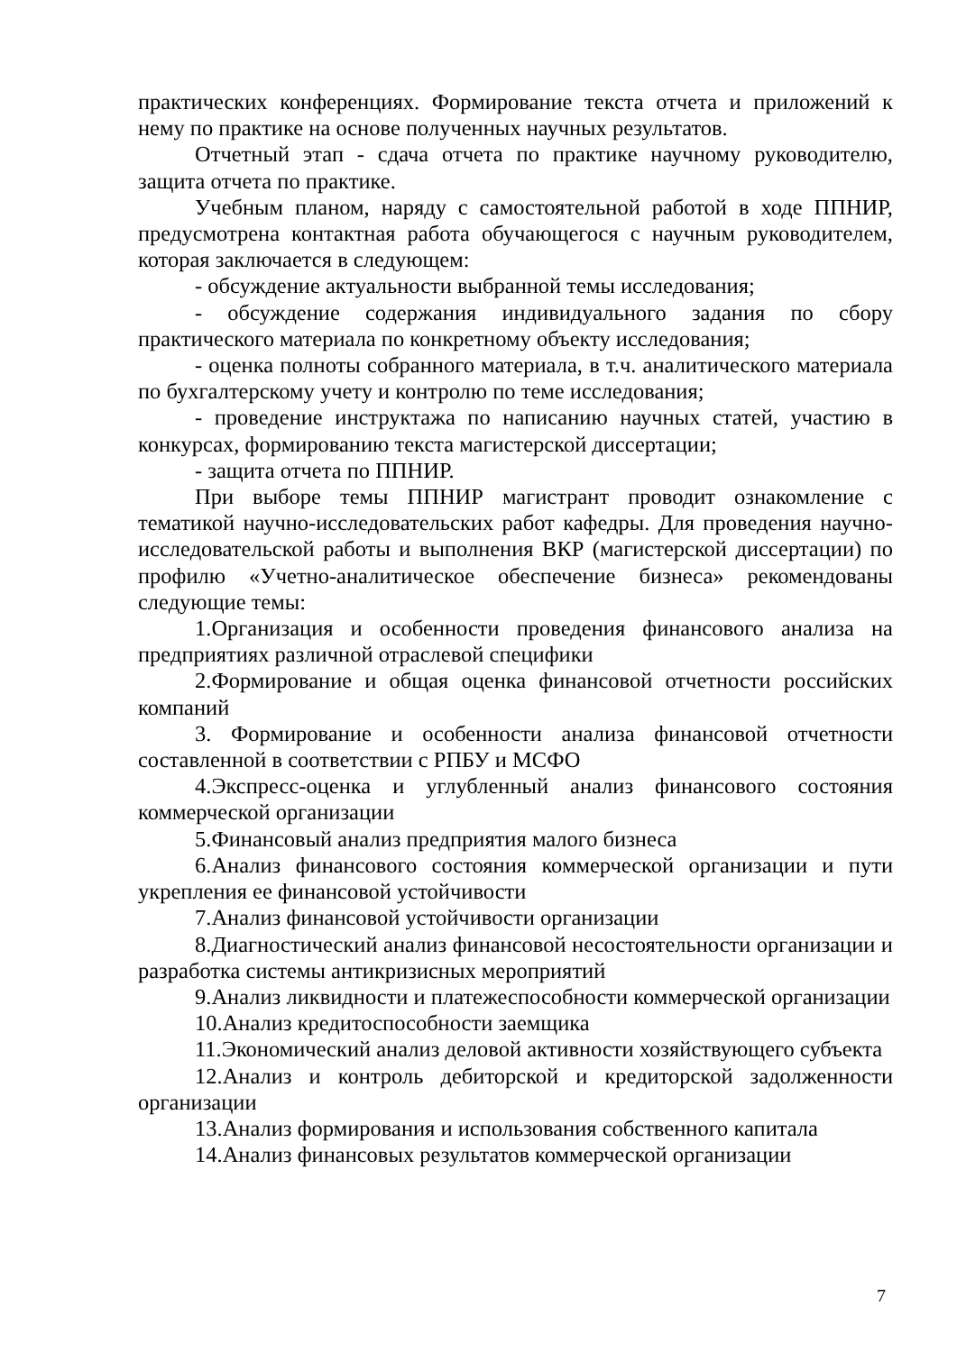практических конференциях. Формирование текста отчета и приложений к нему по практике на основе полученных научных результатов.
Отчетный этап - сдача отчета по практике научному руководителю, защита отчета по практике.
Учебным планом, наряду с самостоятельной работой в ходе ППНИР, предусмотрена контактная работа обучающегося с научным руководителем, которая заключается в следующем:
- обсуждение актуальности выбранной темы исследования;
- обсуждение содержания индивидуального задания по сбору практического материала по конкретному объекту исследования;
- оценка полноты собранного материала, в т.ч. аналитического материала по бухгалтерскому учету и контролю по теме исследования;
- проведение инструктажа по написанию научных статей, участию в конкурсах, формированию текста магистерской диссертации;
- защита отчета по ППНИР.
При выборе темы ППНИР магистрант проводит ознакомление с тематикой научно-исследовательских работ кафедры. Для проведения научно-исследовательской работы и выполнения ВКР (магистерской диссертации) по профилю «Учетно-аналитическое обеспечение бизнеса» рекомендованы следующие темы:
1.Организация и особенности проведения финансового анализа на предприятиях различной отраслевой специфики
2.Формирование и общая оценка финансовой отчетности российских компаний
3. Формирование и особенности анализа финансовой отчетности составленной в соответствии с РПБУ и МСФО
4.Экспресс-оценка и углубленный анализ финансового состояния коммерческой организации
5.Финансовый анализ предприятия малого бизнеса
6.Анализ финансового состояния коммерческой организации и пути укрепления ее финансовой устойчивости
7.Анализ финансовой устойчивости организации
8.Диагностический анализ финансовой несостоятельности организации и разработка системы антикризисных мероприятий
9.Анализ ликвидности и платежеспособности коммерческой организации
10.Анализ кредитоспособности заемщика
11.Экономический анализ деловой активности хозяйствующего субъекта
12.Анализ и контроль дебиторской и кредиторской задолженности организации
13.Анализ формирования и использования собственного капитала
14.Анализ финансовых результатов коммерческой организации
7